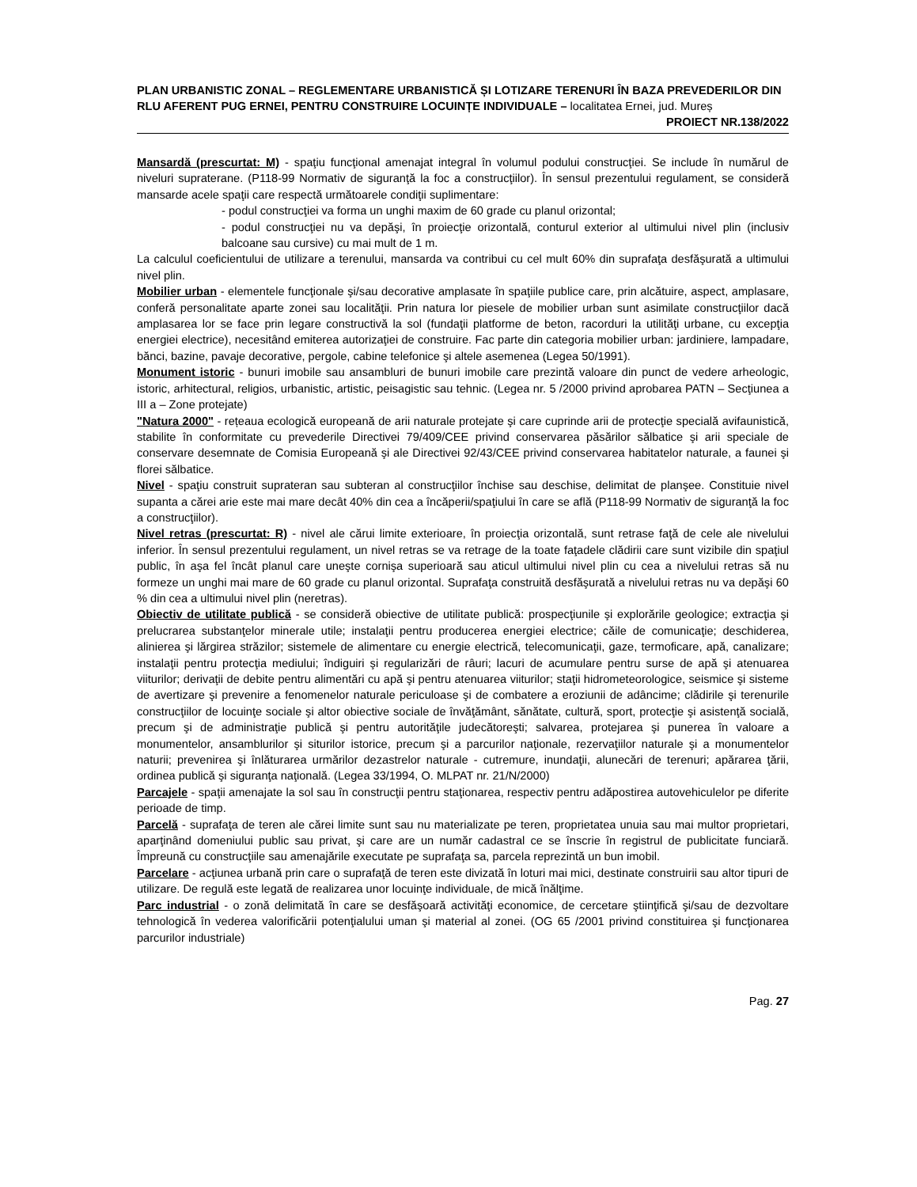PLAN URBANISTIC ZONAL – REGLEMENTARE URBANISTICĂ ȘI LOTIZARE TERENURI ÎN BAZA PREVEDERILOR DIN RLU AFERENT PUG ERNEI, PENTRU CONSTRUIRE LOCUINȚE INDIVIDUALE – localitatea Ernei, jud. Mureș
PROIECT NR.138/2022
Mansardă (prescurtat: M) - spaţiu funcţional amenajat integral în volumul podului construcţiei. Se include în numărul de niveluri supraterane. (P118-99 Normativ de siguranţă la foc a construcţiilor). În sensul prezentului regulament, se consideră mansarde acele spaţii care respectă următoarele condiţii suplimentare:
- podul construcţiei va forma un unghi maxim de 60 grade cu planul orizontal;
- podul construcţiei nu va depăşi, în proiecţie orizontală, conturul exterior al ultimului nivel plin (inclusiv balcoane sau cursive) cu mai mult de 1 m.
La calculul coeficientului de utilizare a terenului, mansarda va contribui cu cel mult 60% din suprafaţa desfăşurată a ultimului nivel plin.
Mobilier urban - elementele funcţionale şi/sau decorative amplasate în spaţiile publice care, prin alcătuire, aspect, amplasare, conferă personalitate aparte zonei sau localităţii. Prin natura lor piesele de mobilier urban sunt asimilate construcţiilor dacă amplasarea lor se face prin legare constructivă la sol (fundaţii platforme de beton, racorduri la utilităţi urbane, cu excepţia energiei electrice), necesitând emiterea autorizaţiei de construire. Fac parte din categoria mobilier urban: jardiniere, lampadare, bănci, bazine, pavaje decorative, pergole, cabine telefonice şi altele asemenea (Legea 50/1991).
Monument istoric - bunuri imobile sau ansambluri de bunuri imobile care prezintă valoare din punct de vedere arheologic, istoric, arhitectural, religios, urbanistic, artistic, peisagistic sau tehnic. (Legea nr. 5 /2000 privind aprobarea PATN – Secţiunea a III a – Zone protejate)
"Natura 2000" - rețeaua ecologică europeană de arii naturale protejate şi care cuprinde arii de protecţie specială avifaunistică, stabilite în conformitate cu prevederile Directivei 79/409/CEE privind conservarea păsărilor sălbatice şi arii speciale de conservare desemnate de Comisia Europeană şi ale Directivei 92/43/CEE privind conservarea habitatelor naturale, a faunei şi florei sălbatice.
Nivel - spaţiu construit suprateran sau subteran al construcţiilor închise sau deschise, delimitat de planşee. Constituie nivel supanta a cărei arie este mai mare decât 40% din cea a încăperii/spaţiului în care se află (P118-99 Normativ de siguranţă la foc a construcţiilor).
Nivel retras (prescurtat: R) - nivel ale cărui limite exterioare, în proiecţia orizontală, sunt retrase faţă de cele ale nivelului inferior. În sensul prezentului regulament, un nivel retras se va retrage de la toate faţadele clădirii care sunt vizibile din spaţiul public, în aşa fel încât planul care uneşte cornişa superioară sau aticul ultimului nivel plin cu cea a nivelului retras să nu formeze un unghi mai mare de 60 grade cu planul orizontal. Suprafaţa construită desfăşurată a nivelului retras nu va depăşi 60 % din cea a ultimului nivel plin (neretras).
Obiectiv de utilitate publică - se consideră obiective de utilitate publică: prospecţiunile şi explorările geologice; extracţia şi prelucrarea substanţelor minerale utile; instalaţii pentru producerea energiei electrice; căile de comunicaţie; deschiderea, alinierea şi lărgirea străzilor; sistemele de alimentare cu energie electrică, telecomunicaţii, gaze, termoficare, apă, canalizare; instalaţii pentru protecţia mediului; îndiguiri şi regularizări de râuri; lacuri de acumulare pentru surse de apă şi atenuarea viiturilor; derivaţii de debite pentru alimentări cu apă şi pentru atenuarea viiturilor; staţii hidrometeorologice, seismice şi sisteme de avertizare şi prevenire a fenomenelor naturale periculoase şi de combatere a eroziunii de adâncime; clădirile şi terenurile construcţiilor de locuinţe sociale şi altor obiective sociale de învăţământ, sănătate, cultură, sport, protecţie şi asistenţă socială, precum şi de administraţie publică şi pentru autorităţile judecătoreşti; salvarea, protejarea şi punerea în valoare a monumentelor, ansamblurilor şi siturilor istorice, precum şi a parcurilor naţionale, rezervaţiilor naturale şi a monumentelor naturii; prevenirea şi înlăturarea urmărilor dezastrelor naturale - cutremure, inundaţii, alunecări de terenuri; apărarea ţării, ordinea publică şi siguranţa naţională. (Legea 33/1994, O. MLPAT nr. 21/N/2000)
Parcajele - spaţii amenajate la sol sau în construcţii pentru staţionarea, respectiv pentru adăpostirea autovehiculelor pe diferite perioade de timp.
Parcelă - suprafaţa de teren ale cărei limite sunt sau nu materializate pe teren, proprietatea unuia sau mai multor proprietari, aparţinând domeniului public sau privat, şi care are un număr cadastral ce se înscrie în registrul de publicitate funciară. Împreună cu construcţiile sau amenajările executate pe suprafaţa sa, parcela reprezintă un bun imobil.
Parcelare - acţiunea urbană prin care o suprafaţă de teren este divizată în loturi mai mici, destinate construirii sau altor tipuri de utilizare. De regulă este legată de realizarea unor locuinţe individuale, de mică înălţime.
Parc industrial - o zonă delimitată în care se desfăşoară activităţi economice, de cercetare ştiinţifică şi/sau de dezvoltare tehnologică în vederea valorificării potenţialului uman şi material al zonei. (OG 65 /2001 privind constituirea şi funcţionarea parcurilor industriale)
Pag. 27